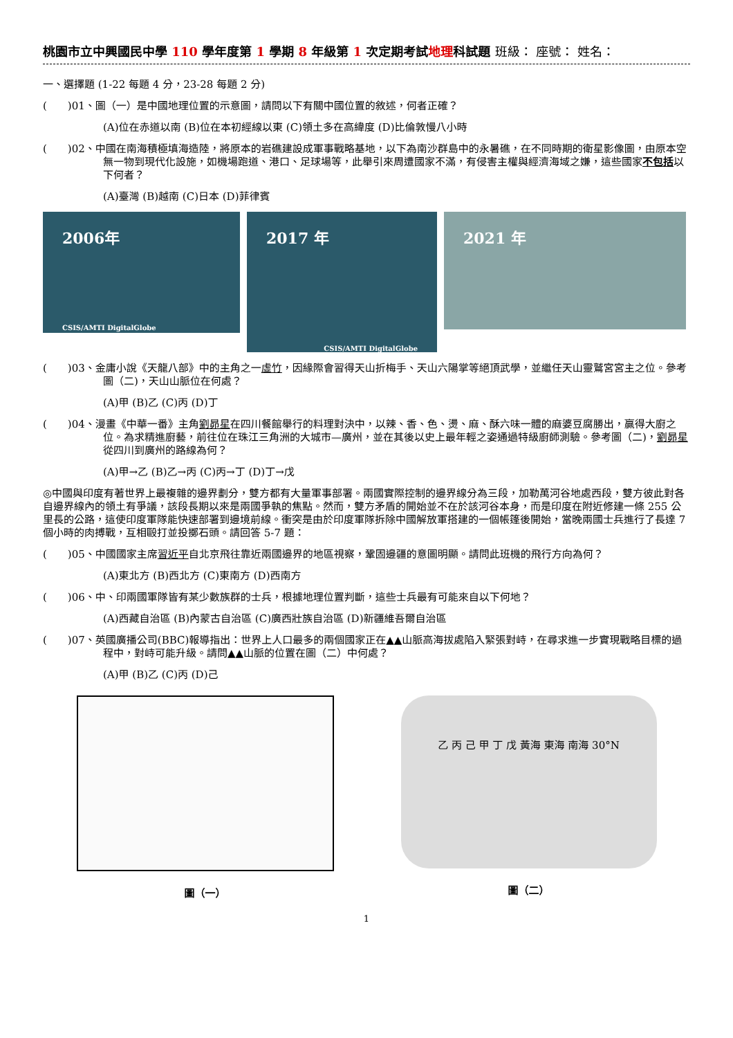桃園市立中興國民中學 110 學年度第 1 學期 8 年級第 1 次定期考試地理科試題 班級： 座號： 姓名：
一、選擇題 (1-22 每題 4 分，23-28 每題 2 分)
(　　)01、圖（一）是中國地理位置的示意圖，請問以下有關中國位置的敘述，何者正確？
(A)位在赤道以南 (B)位在本初經線以東 (C)領土多在高緯度 (D)比倫敦慢八小時
(　　)02、中國在南海積極填海造陸，將原本的岩礁建設成軍事戰略基地，以下為南沙群島中的永暑礁，在不同時期的衛星影像圖，由原本空無一物到現代化設施，如機場跑道、港口、足球場等，此舉引來周遭國家不滿，有侵害主權與經濟海域之嫌，這些國家不包括以下何者？
(A)臺灣 (B)越南 (C)日本 (D)菲律賓
2006年
CSIS/AMTI DigitalGlobe
2017 年
CSIS/AMTI DigitalGlobe
2021 年
(　　)03、金庸小說《天龍八部》中的主角之一虛竹，因緣際會習得天山折梅手、天山六陽掌等絕頂武學，並繼任天山靈鷲宮宮主之位。參考圖（二)，天山山脈位在何處？
(A)甲 (B)乙 (C)丙 (D)丁
(　　)04、漫畫《中華一番》主角劉昴星在四川餐館舉行的料理對決中，以辣、香、色、燙、麻、酥六味一體的麻婆豆腐勝出，贏得大廚之位。為求精進廚藝，前往位在珠江三角洲的大城市—廣州，並在其後以史上最年輕之姿通過特級廚師測驗。參考圖（二)，劉昴星從四川到廣州的路線為何？
(A)甲→乙 (B)乙→丙 (C)丙→丁 (D)丁→戊
◎中國與印度有著世界上最複雜的邊界劃分，雙方都有大量軍事部署。兩國實際控制的邊界線分為三段，加勒萬河谷地處西段，雙方彼此對各自邊界線內的領土有爭議，該段長期以來是兩國爭執的焦點。然而，雙方矛盾的開始並不在於該河谷本身，而是印度在附近修建一條 255 公里長的公路，這使印度軍隊能快速部署到邊境前線。衝突是由於印度軍隊拆除中國解放軍搭建的一個帳篷後開始，當晚兩國士兵進行了長達 7 個小時的肉搏戰，互相毆打並投擲石頭。請回答 5-7 題：
(　　)05、中國國家主席習近平自北京飛往靠近兩國邊界的地區視察，鞏固邊疆的意圖明顯。請問此班機的飛行方向為何？
(A)東北方 (B)西北方 (C)東南方 (D)西南方
(　　)06、中、印兩國軍隊皆有某少數族群的士兵，根據地理位置判斷，這些士兵最有可能來自以下何地？
(A)西藏自治區 (B)內蒙古自治區 (C)廣西壯族自治區 (D)新疆維吾爾自治區
(　　)07、英國廣播公司(BBC)報導指出：世界上人口最多的兩個國家正在▲▲山脈高海拔處陷入緊張對峙，在尋求進一步實現戰略目標的過程中，對峙可能升級。請問▲▲山脈的位置在圖（二）中何處？
(A)甲 (B)乙 (C)丙 (D)己
圖（一）
乙 丙 己 甲 丁 戊 黃海 東海 南海 30°N
圖（二）
1